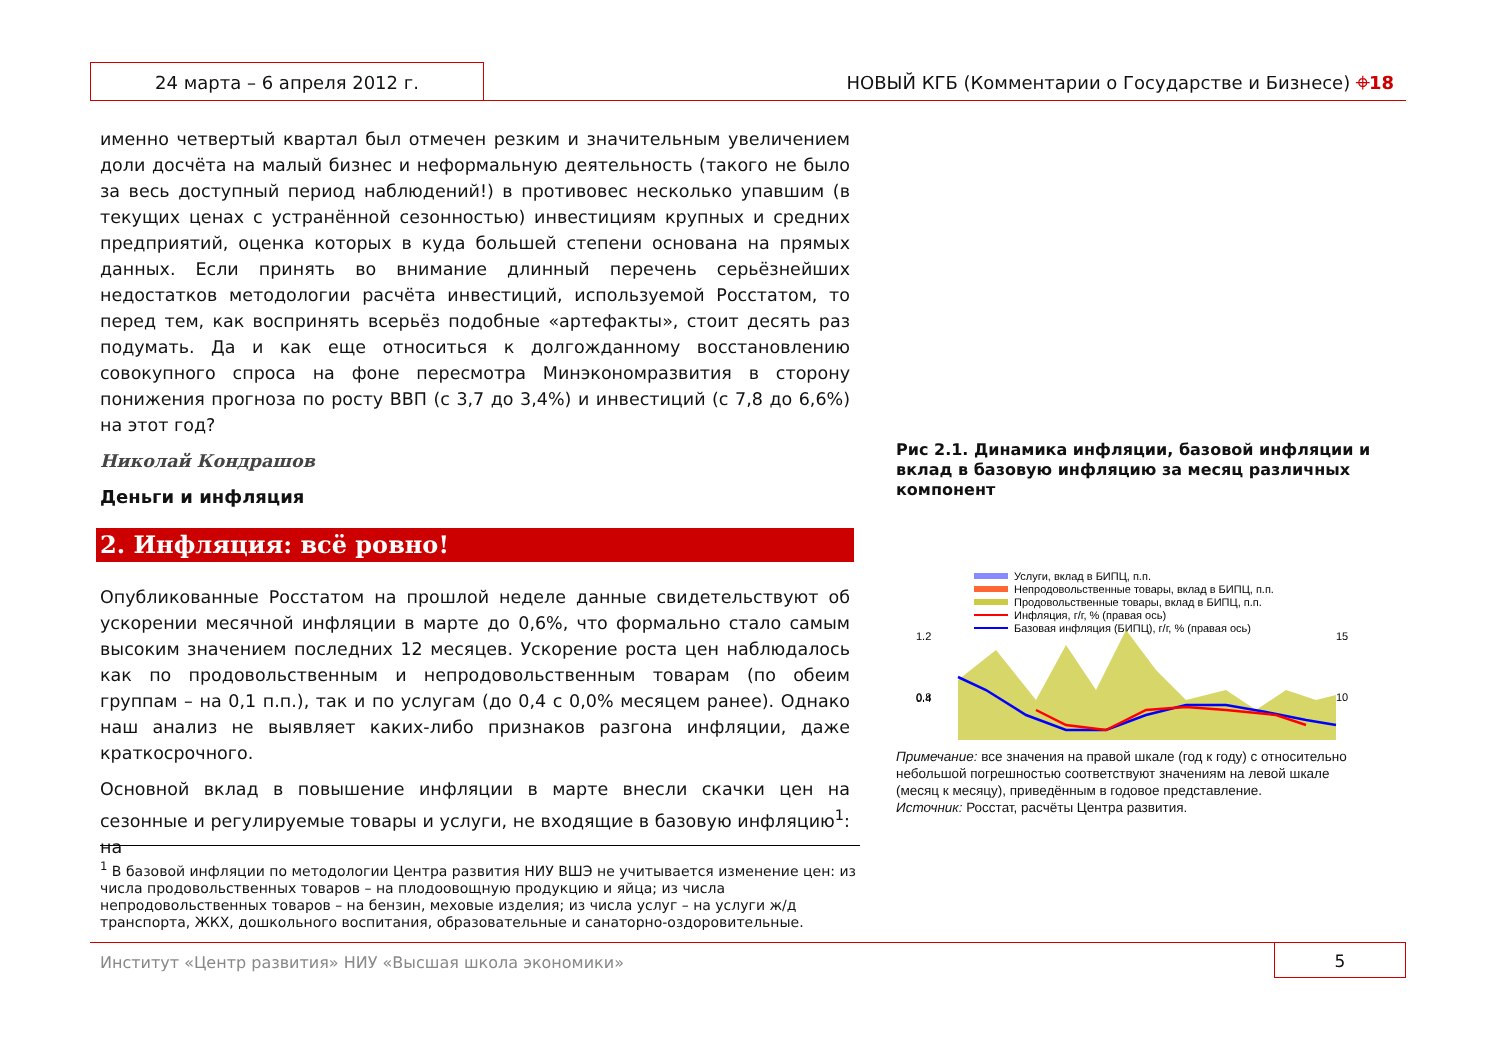24 марта – 6 апреля 2012 г.
НОВЫЙ КГБ (Комментарии о Государстве и Бизнесе) ⌖18
именно четвертый квартал был отмечен резким и значительным увеличением доли досчёта на малый бизнес и неформальную деятельность (такого не было за весь доступный период наблюдений!) в противовес несколько упавшим (в текущих ценах с устранённой сезонностью) инвестициям крупных и средних предприятий, оценка которых в куда большей степени основана на прямых данных. Если принять во внимание длинный перечень серьёзнейших недостатков методологии расчёта инвестиций, используемой Росстатом, то перед тем, как воспринять всерьёз подобные «артефакты», стоит десять раз подумать. Да и как еще относиться к долгожданному восстановлению совокупного спроса на фоне пересмотра Минэкономразвития в сторону понижения прогноза по росту ВВП (с 3,7 до 3,4%) и инвестиций (с 7,8 до 6,6%) на этот год?
Николай Кондрашов
Деньги и инфляция
2. Инфляция: всё ровно!
Опубликованные Росстатом на прошлой неделе данные свидетельствуют об ускорении месячной инфляции в марте до 0,6%, что формально стало самым высоким значением последних 12 месяцев. Ускорение роста цен наблюдалось как по продовольственным и непродовольственным товарам (по обеим группам – на 0,1 п.п.), так и по услугам (до 0,4 с 0,0% месяцем ранее). Однако наш анализ не выявляет каких-либо признаков разгона инфляции, даже краткосрочного.
Основной вклад в повышение инфляции в марте внесли скачки цен на сезонные и регулируемые товары и услуги, не входящие в базовую инфляцию<sup>1</sup>: на
<sup>1</sup> В базовой инфляции по методологии Центра развития НИУ ВШЭ не учитывается изменение цен: из числа продовольственных товаров – на плодоовощную продукцию и яйца; из числа непродовольственных товаров – на бензин, меховые изделия; из числа услуг – на услуги ж/д транспорта, ЖКХ, дошкольного воспитания, образовательные и санаторно-оздоровительные.
Рис 2.1. Динамика инфляции, базовой инфляции и вклад в базовую инфляцию за месяц различных компонент
Услуги, вклад в БИПЦ, п.п.
Непродовольственные товары, вклад в БИПЦ, п.п.
Продовольственные товары, вклад в БИПЦ, п.п.
Инфляция, г/г, % (правая ось)
Базовая инфляция (БИПЦ), г/г, % (правая ось)
1.2
0.8
0.4
15
10
Примечание: все значения на правой шкале (год к году) с относительно небольшой погрешностью соответствуют значениям на левой шкале (месяц к месяцу), приведённым в годовое представление.
Источник: Росстат, расчёты Центра развития.
Институт «Центр развития» НИУ «Высшая школа экономики»
5